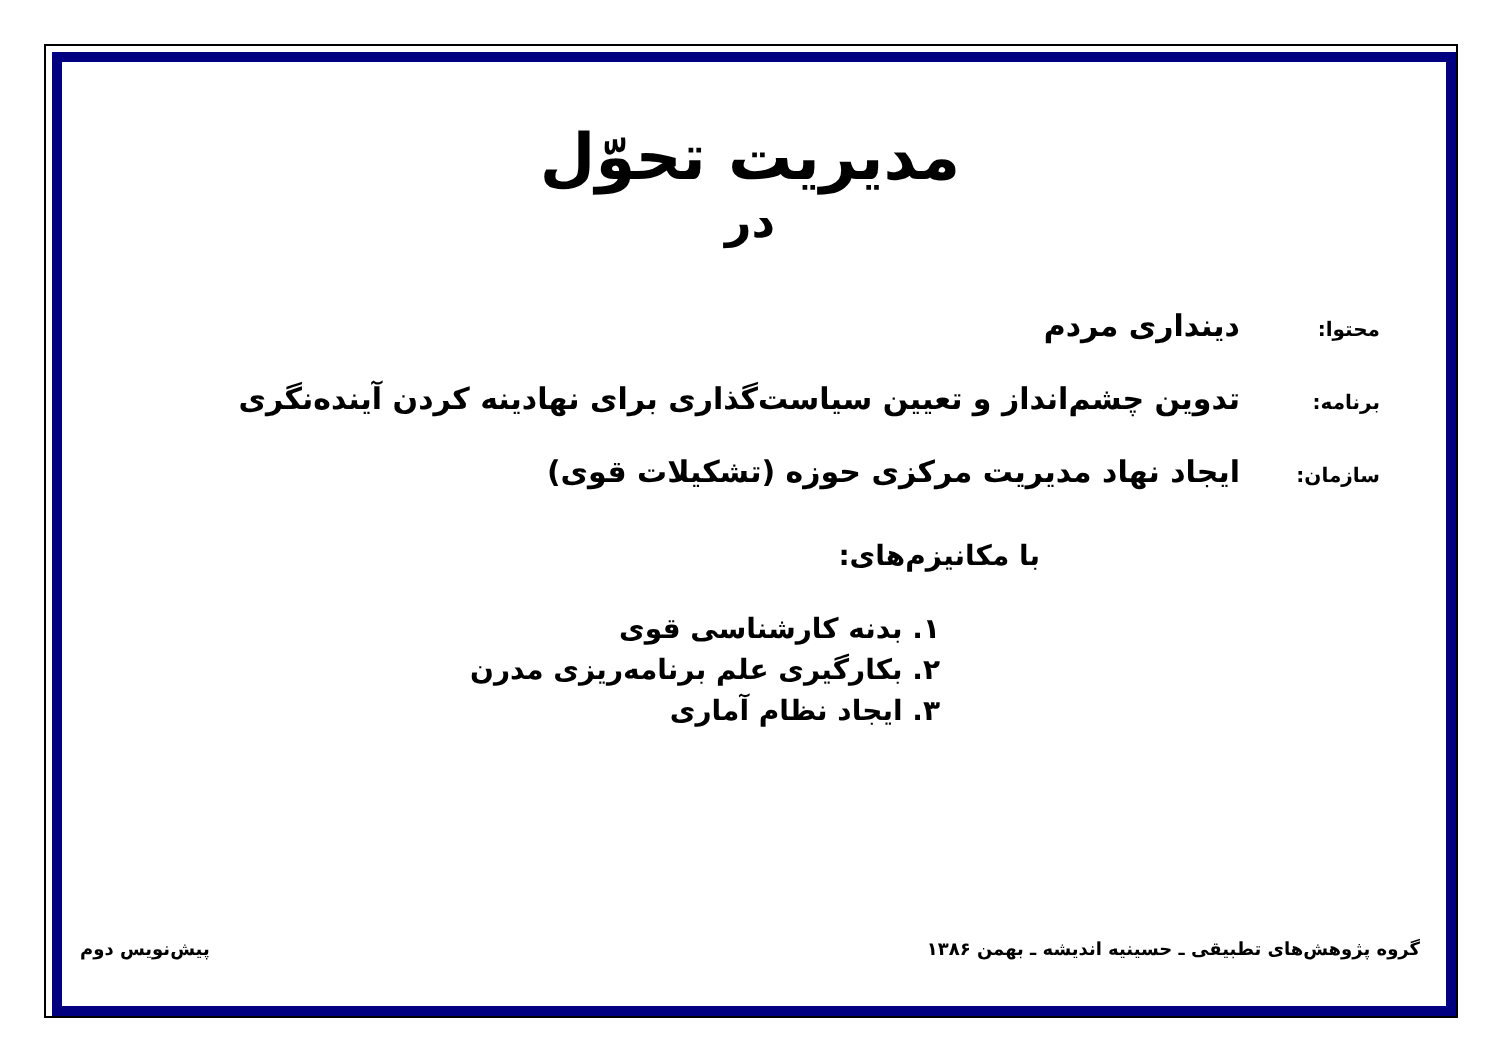مدیریت تحوّل
در
محتوا: دینداری مردم
برنامه: تدوین چشم‌انداز و تعیین سیاست‌گذاری برای نهادینه کردن آینده‌نگری
سازمان: ایجاد نهاد مدیریت مرکزی حوزه (تشکیلات قوی)
با مکانیزم‌های:
۱. بدنه کارشناسی قوی
۲. بکارگیری علم برنامه‌ریزی مدرن
۳. ایجاد نظام آماری
گروه پژوهش‌های تطبیقی ـ حسینیه اندیشه ـ بهمن ۱۳۸۶ پیش‌نویس دوم